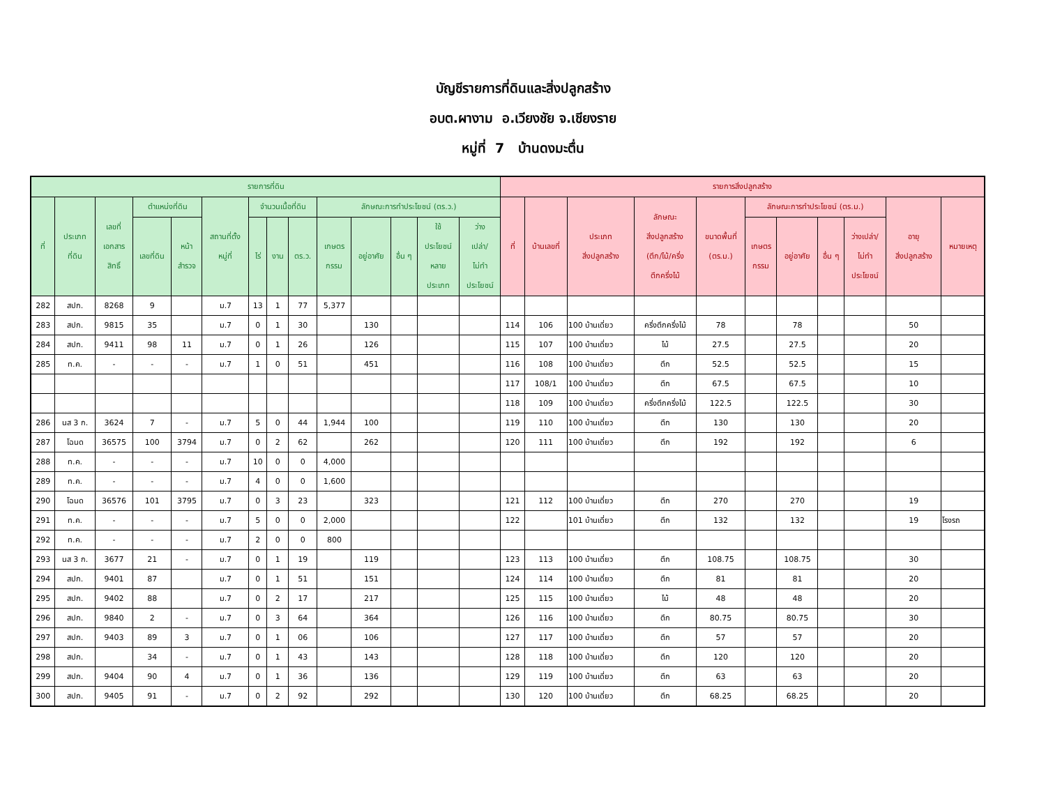บัญชีรายการที่ดินและสิ่งปลูกสร้าง
อบต.ผางาม อ.เวียงชัย จ.เชียงราย
หมู่ที่ 7 บ้านดงมะตื่น
| รายการที่ดิน | | | | | | | | | | | | | | รายการสิ่งปลูกสร้าง | | | | | | | | | | |
| --- | --- | --- | --- | --- | --- | --- | --- | --- | --- | --- | --- | --- | --- | --- | --- | --- | --- | --- | --- | --- | --- | --- | --- | --- |
| ที่ | ประเภท ที่ดิน | เลขที่ เอกสาร สิทธิ์ | ตำแหน่งที่ดิน | | สถานที่ตั้ง หมู่ที่ | จำนวนเนื้อที่ดิน | | | ลักษณะการทำประโยชน์ (ตร.ว.) | | | | | ที่ | บ้านเลขที่ | ประเภท สิ่งปลูกสร้าง | ลักษณะ สิ่งปลูกสร้าง (ตึก/ไม้/ครึ่ง ตึกครึ่งไม้ | ขนาดพื้นที่ (ตร.ม.) | ลักษณะการทำประโยชน์ (ตร.ม.) | | | | อายุ สิ่งปลูกสร้าง | หมายเหตุ |
| | | | เลขที่ดิน | หน้า สำรวจ | | ไร่ | งาน | ตร.ว. | เกษตร กรรม | อยู่อาศัย | อื่น ๆ | ใช้ ประโยชน์ หลาย ประเภท | ว่าง เปล่า/ ไม่ทำ ประโยชน์ | | | | | | เกษตร กรรม | อยู่อาศัย | อื่น ๆ | ว่างเปล่า/ ไม่ทำ ประโยชน์ | | |
| 282 | สปก. | 8268 | 9 | | ม.7 | 13 | 1 | 77 | 5,377 | | | | | | | | | | | | | | | |
| 283 | สปก. | 9815 | 35 | | ม.7 | 0 | 1 | 30 | | 130 | | | | 114 | 106 | 100 บ้านเดี่ยว | ครึ่งตึกครึ่งไม้ | 78 | | 78 | | | 50 | |
| 284 | สปก. | 9411 | 98 | 11 | ม.7 | 0 | 1 | 26 | | 126 | | | | 115 | 107 | 100 บ้านเดี่ยว | ไม้ | 27.5 | | 27.5 | | | 20 | |
| 285 | ท.ค. | - | - | - | ม.7 | 1 | 0 | 51 | | 451 | | | | 116 | 108 | 100 บ้านเดี่ยว | ตึก | 52.5 | | 52.5 | | | 15 | |
| | | | | | | | | | | | | | | 117 | 108/1 | 100 บ้านเดี่ยว | ตึก | 67.5 | | 67.5 | | | 10 | |
| | | | | | | | | | | | | | | 118 | 109 | 100 บ้านเดี่ยว | ครึ่งตึกครึ่งไม้ | 122.5 | | 122.5 | | | 30 | |
| 286 | นส 3 ก. | 3624 | 7 | - | ม.7 | 5 | 0 | 44 | 1,944 | 100 | | | | 119 | 110 | 100 บ้านเดี่ยว | ตึก | 130 | | 130 | | | 20 | |
| 287 | โฉนด | 36575 | 100 | 3794 | ม.7 | 0 | 2 | 62 | | 262 | | | | 120 | 111 | 100 บ้านเดี่ยว | ตึก | 192 | | 192 | | | 6 | |
| 288 | ท.ค. | - | - | - | ม.7 | 10 | 0 | 0 | 4,000 | | | | | | | | | | | | | | | |
| 289 | ท.ค. | - | - | - | ม.7 | 4 | 0 | 0 | 1,600 | | | | | | | | | | | | | | | |
| 290 | โฉนด | 36576 | 101 | 3795 | ม.7 | 0 | 3 | 23 | | 323 | | | | 121 | 112 | 100 บ้านเดี่ยว | ตึก | 270 | | 270 | | | 19 | |
| 291 | ท.ค. | - | - | - | ม.7 | 5 | 0 | 0 | 2,000 | | | | | 122 | | 101 บ้านเดี่ยว | ตึก | 132 | | 132 | | | 19 | โรงรถ |
| 292 | ท.ค. | - | - | - | ม.7 | 2 | 0 | 0 | 800 | | | | | | | | | | | | | | | |
| 293 | นส 3 ก. | 3677 | 21 | - | ม.7 | 0 | 1 | 19 | | 119 | | | | 123 | 113 | 100 บ้านเดี่ยว | ตึก | 108.75 | | 108.75 | | | 30 | |
| 294 | สปก. | 9401 | 87 | | ม.7 | 0 | 1 | 51 | | 151 | | | | 124 | 114 | 100 บ้านเดี่ยว | ตึก | 81 | | 81 | | | 20 | |
| 295 | สปก. | 9402 | 88 | | ม.7 | 0 | 2 | 17 | | 217 | | | | 125 | 115 | 100 บ้านเดี่ยว | ไม้ | 48 | | 48 | | | 20 | |
| 296 | สปก. | 9840 | 2 | - | ม.7 | 0 | 3 | 64 | | 364 | | | | 126 | 116 | 100 บ้านเดี่ยว | ตึก | 80.75 | | 80.75 | | | 30 | |
| 297 | สปก. | 9403 | 89 | 3 | ม.7 | 0 | 1 | 06 | | 106 | | | | 127 | 117 | 100 บ้านเดี่ยว | ตึก | 57 | | 57 | | | 20 | |
| 298 | สปก. | | 34 | - | ม.7 | 0 | 1 | 43 | | 143 | | | | 128 | 118 | 100 บ้านเดี่ยว | ตึก | 120 | | 120 | | | 20 | |
| 299 | สปก. | 9404 | 90 | 4 | ม.7 | 0 | 1 | 36 | | 136 | | | | 129 | 119 | 100 บ้านเดี่ยว | ตึก | 63 | | 63 | | | 20 | |
| 300 | สปก. | 9405 | 91 | - | ม.7 | 0 | 2 | 92 | | 292 | | | | 130 | 120 | 100 บ้านเดี่ยว | ตึก | 68.25 | | 68.25 | | | 20 | |